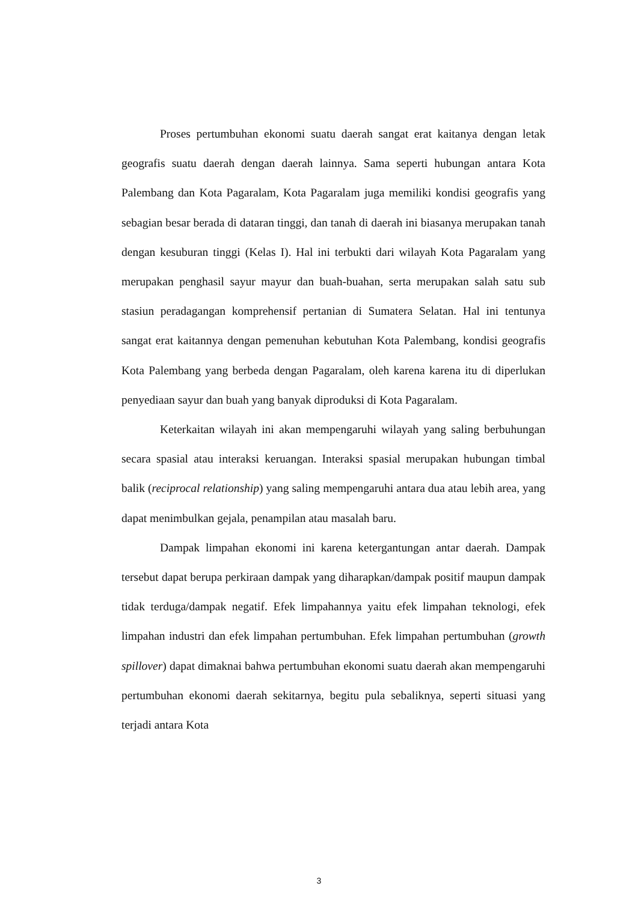Proses pertumbuhan ekonomi suatu daerah sangat erat kaitanya dengan letak geografis suatu daerah dengan daerah lainnya. Sama seperti hubungan antara Kota Palembang dan Kota Pagaralam, Kota Pagaralam juga memiliki kondisi geografis yang sebagian besar berada di dataran tinggi, dan tanah di daerah ini biasanya merupakan tanah dengan kesuburan tinggi (Kelas I). Hal ini terbukti dari wilayah Kota Pagaralam yang merupakan penghasil sayur mayur dan buah-buahan, serta merupakan salah satu sub stasiun peradagangan komprehensif pertanian di Sumatera Selatan. Hal ini tentunya sangat erat kaitannya dengan pemenuhan kebutuhan Kota Palembang, kondisi geografis Kota Palembang yang berbeda dengan Pagaralam, oleh karena karena itu di diperlukan penyediaan sayur dan buah yang banyak diproduksi di Kota Pagaralam.
Keterkaitan wilayah ini akan mempengaruhi wilayah yang saling berbuhungan secara spasial atau interaksi keruangan. Interaksi spasial merupakan hubungan timbal balik (reciprocal relationship) yang saling mempengaruhi antara dua atau lebih area, yang dapat menimbulkan gejala, penampilan atau masalah baru.
Dampak limpahan ekonomi ini karena ketergantungan antar daerah. Dampak tersebut dapat berupa perkiraan dampak yang diharapkan/dampak positif maupun dampak tidak terduga/dampak negatif. Efek limpahannya yaitu efek limpahan teknologi, efek limpahan industri dan efek limpahan pertumbuhan. Efek limpahan pertumbuhan (growth spillover) dapat dimaknai bahwa pertumbuhan ekonomi suatu daerah akan mempengaruhi pertumbuhan ekonomi daerah sekitarnya, begitu pula sebaliknya, seperti situasi yang terjadi antara Kota
3